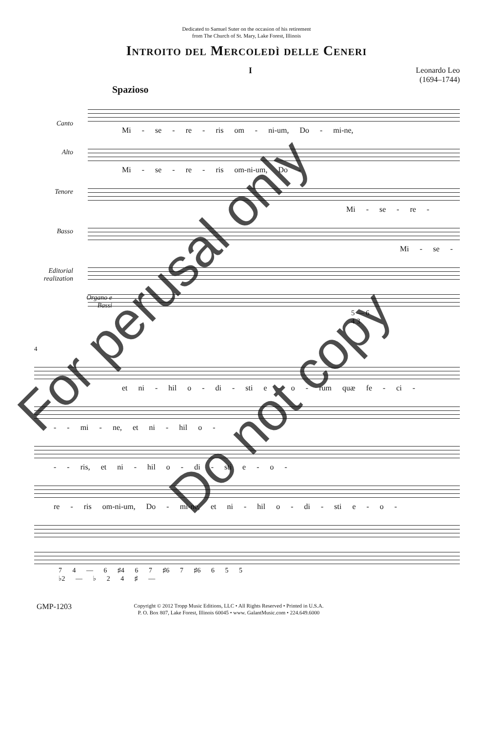Dedicated to Samuel Suter on the occasion of his retirement
from The Church of St. Mary, Lake Forest, Illinois
Introito del Mercoledì delle Ceneri
I Leonardo Leo
(1694–1744)
Spazioso
Canto
Mi - se - re - ris om - ni-um, Do - mi-ne,
Alto
Mi - se - re - ris om-ni-um, Do -
Tenore
Mi - se - re -
Basso
Mi - se -
Editorial realization
Organo e Bassi
5 — 6
4 3
4
et ni - hil o - di - sti e - o - rum quæ fe - ci -
- - mi - ne, et ni - hil o -
- - ris, et ni - hil o - di - sti e - o -
re - ris om-ni-um, Do - mi-ne, et ni - hil o - di - sti e - o -
7 4 — 6 ♯4 6 7 ♯6 7 ♯6 6 5 5
♭2 — ♭ 2 4 ♯ —
GMP-1203
Copyright © 2012 Tropp Music Editions, LLC • All Rights Reserved • Printed in U.S.A.
P. O. Box 807, Lake Forest, Illinois 60045 • www. GalantMusic.com • 224.649.6000
For perusal only
Do not copy